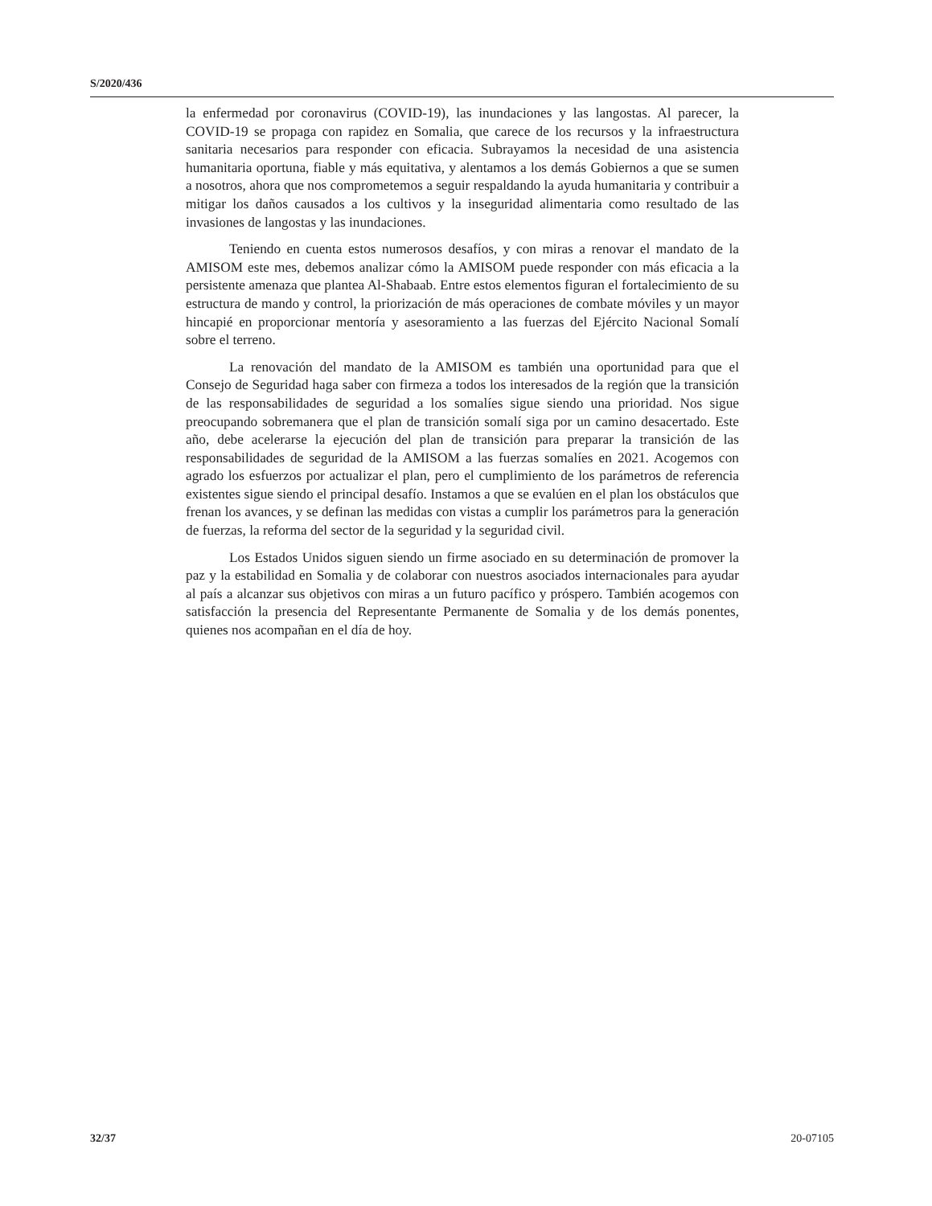S/2020/436
la enfermedad por coronavirus (COVID-19), las inundaciones y las langostas. Al parecer, la COVID-19 se propaga con rapidez en Somalia, que carece de los recursos y la infraestructura sanitaria necesarios para responder con eficacia. Subrayamos la necesidad de una asistencia humanitaria oportuna, fiable y más equitativa, y alentamos a los demás Gobiernos a que se sumen a nosotros, ahora que nos comprometemos a seguir respaldando la ayuda humanitaria y contribuir a mitigar los daños causados a los cultivos y la inseguridad alimentaria como resultado de las invasiones de langostas y las inundaciones.
Teniendo en cuenta estos numerosos desafíos, y con miras a renovar el mandato de la AMISOM este mes, debemos analizar cómo la AMISOM puede responder con más eficacia a la persistente amenaza que plantea Al-Shabaab. Entre estos elementos figuran el fortalecimiento de su estructura de mando y control, la priorización de más operaciones de combate móviles y un mayor hincapié en proporcionar mentoría y asesoramiento a las fuerzas del Ejército Nacional Somalí sobre el terreno.
La renovación del mandato de la AMISOM es también una oportunidad para que el Consejo de Seguridad haga saber con firmeza a todos los interesados de la región que la transición de las responsabilidades de seguridad a los somalíes sigue siendo una prioridad. Nos sigue preocupando sobremanera que el plan de transición somalí siga por un camino desacertado. Este año, debe acelerarse la ejecución del plan de transición para preparar la transición de las responsabilidades de seguridad de la AMISOM a las fuerzas somalíes en 2021. Acogemos con agrado los esfuerzos por actualizar el plan, pero el cumplimiento de los parámetros de referencia existentes sigue siendo el principal desafío. Instamos a que se evalúen en el plan los obstáculos que frenan los avances, y se definan las medidas con vistas a cumplir los parámetros para la generación de fuerzas, la reforma del sector de la seguridad y la seguridad civil.
Los Estados Unidos siguen siendo un firme asociado en su determinación de promover la paz y la estabilidad en Somalia y de colaborar con nuestros asociados internacionales para ayudar al país a alcanzar sus objetivos con miras a un futuro pacífico y próspero. También acogemos con satisfacción la presencia del Representante Permanente de Somalia y de los demás ponentes, quienes nos acompañan en el día de hoy.
32/37 20-07105